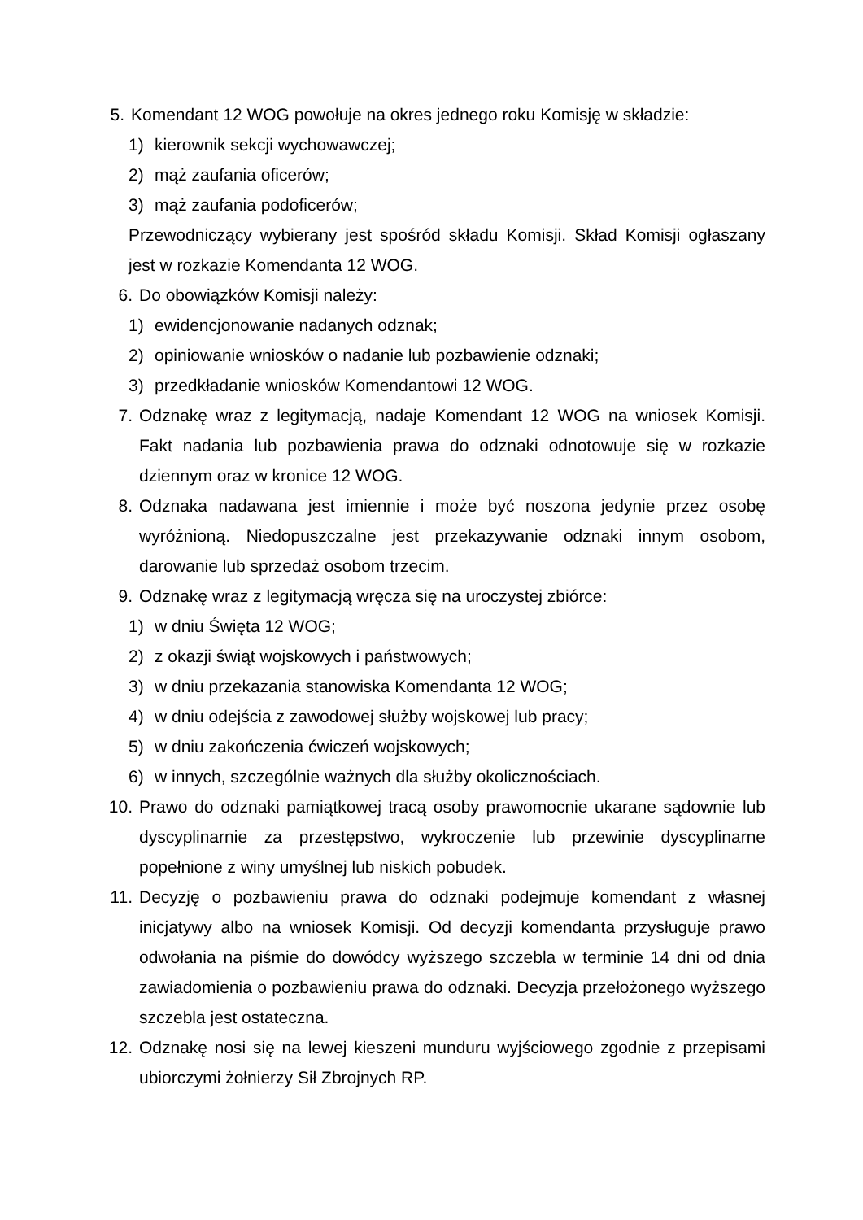5. Komendant 12 WOG powołuje na okres jednego roku Komisję w składzie:
1) kierownik sekcji wychowawczej;
2) mąż zaufania oficerów;
3) mąż zaufania podoficerów;
Przewodniczący wybierany jest spośród składu Komisji. Skład Komisji ogłaszany jest w rozkazie Komendanta 12 WOG.
6. Do obowiązków Komisji należy:
1) ewidencjonowanie nadanych odznak;
2) opiniowanie wniosków o nadanie lub pozbawienie odznaki;
3) przedkładanie wniosków Komendantowi 12 WOG.
7. Odznakę wraz z legitymacją, nadaje Komendant 12 WOG na wniosek Komisji. Fakt nadania lub pozbawienia prawa do odznaki odnotowuje się w rozkazie dziennym oraz w kronice 12 WOG.
8. Odznaka nadawana jest imiennie i może być noszona jedynie przez osobę wyróżnioną. Niedopuszczalne jest przekazywanie odznaki innym osobom, darowanie lub sprzedaż osobom trzecim.
9. Odznakę wraz z legitymacją wręcza się na uroczystej zbiórce:
1) w dniu Święta 12 WOG;
2) z okazji świąt wojskowych i państwowych;
3) w dniu przekazania stanowiska Komendanta 12 WOG;
4) w dniu odejścia z zawodowej służby wojskowej lub pracy;
5) w dniu zakończenia ćwiczeń wojskowych;
6) w innych, szczególnie ważnych dla służby okolicznościach.
10. Prawo do odznaki pamiątkowej tracą osoby prawomocnie ukarane sądownie lub dyscyplinarnie za przestępstwo, wykroczenie lub przewinie dyscyplinarne popełnione z winy umyślnej lub niskich pobudek.
11. Decyzję o pozbawieniu prawa do odznaki podejmuje komendant z własnej inicjatywy albo na wniosek Komisji. Od decyzji komendanta przysługuje prawo odwołania na piśmie do dowódcy wyższego szczebla w terminie 14 dni od dnia zawiadomienia o pozbawieniu prawa do odznaki. Decyzja przełożonego wyższego szczebla jest ostateczna.
12. Odznakę nosi się na lewej kieszeni munduru wyjściowego zgodnie z przepisami ubiorczymi żołnierzy Sił Zbrojnych RP.